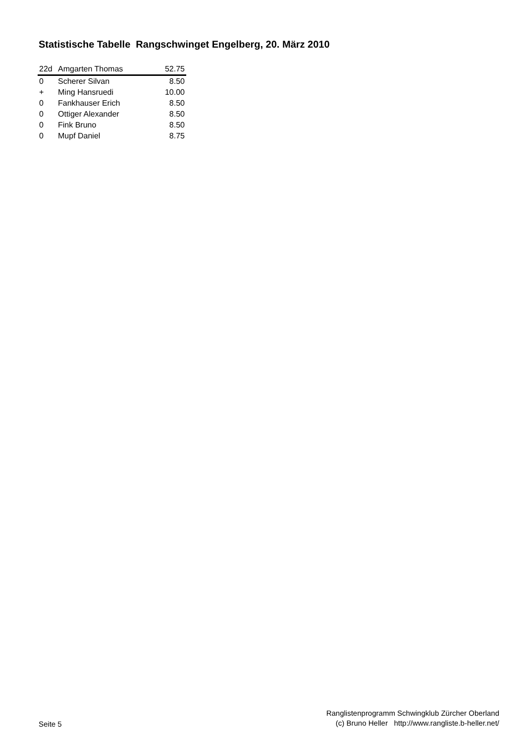Statistische Tabelle Rangschwinget Engelberg, 20. März 2010
| 22d | Amgarten Thomas | 52.75 |
| 0 | Scherer Silvan | 8.50 |
| + | Ming Hansruedi | 10.00 |
| 0 | Fankhauser Erich | 8.50 |
| 0 | Ottiger Alexander | 8.50 |
| 0 | Fink Bruno | 8.50 |
| 0 | Mupf Daniel | 8.75 |
Seite 5
Ranglistenprogramm Schwingklub Zürcher Oberland
(c) Bruno Heller http://www.rangliste.b-heller.net/